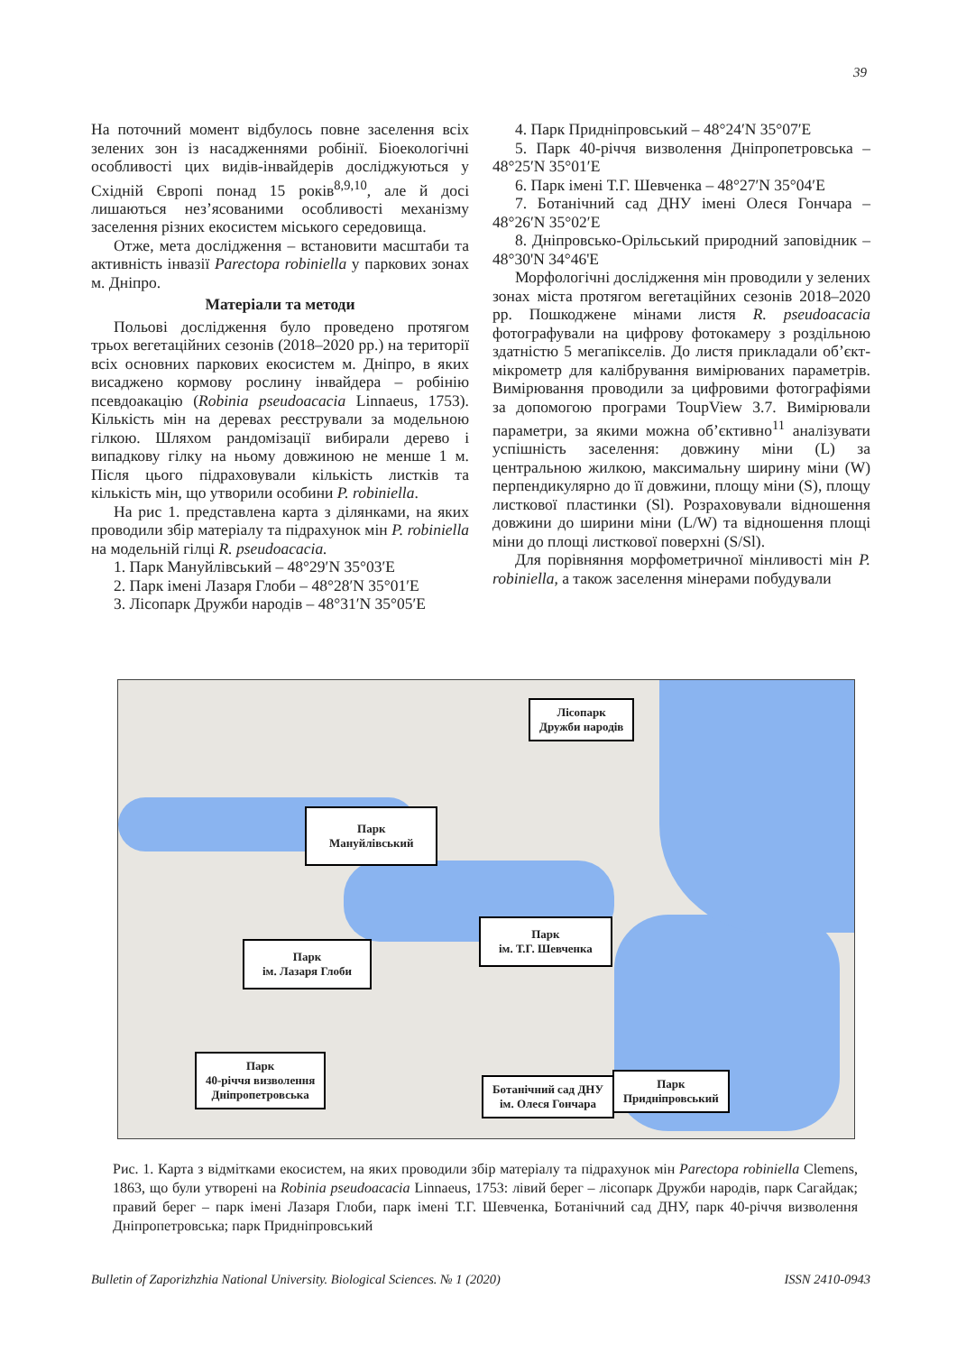39
На поточний момент відбулось повне заселення всіх зелених зон із насадженнями робінії. Біоекологічні особливості цих видів-інвайдерів досліджуються у Східній Європі понад 15 років<sup>8,9,10</sup>, але й досі лишаються нез’ясованими особливості механізму заселення різних екосистем міського середовища.
Отже, мета дослідження – встановити масштаби та активність інвазії Parectopa robiniella у паркових зонах м. Дніпро.
Матеріали та методи
Польові дослідження було проведено протягом трьох вегетаційних сезонів (2018–2020 рр.) на території всіх основних паркових екосистем м. Дніпро, в яких висаджено кормову рослину інвайдера – робінію псевдоакацію (Robinia pseudoacacia Linnaeus, 1753). Кількість мін на деревах реєстрували за модельною гілкою. Шляхом рандомізації вибирали дерево і випадкову гілку на ньому довжиною не менше 1 м. Після цього підраховували кількість листків та кількість мін, що утворили особини P. robiniella.
На рис 1. представлена карта з ділянками, на яких проводили збір матеріалу та підрахунок мін P. robiniella на модельній гілці R. pseudoacacia.
1. Парк Мануйлівський – 48°29′N 35°03′E
2. Парк імені Лазаря Глоби – 48°28′N 35°01′E
3. Лісопарк Дружби народів – 48°31′N 35°05′E
4. Парк Придніпровський – 48°24′N 35°07′E
5. Парк 40-річчя визволення Дніпропетровська – 48°25′N 35°01′E
6. Парк імені Т.Г. Шевченка – 48°27′N 35°04′E
7. Ботанічний сад ДНУ імені Олеся Гончара – 48°26′N 35°02′E
8. Дніпровсько-Орільський природний заповідник – 48°30'N 34°46'E
Морфологічні дослідження мін проводили у зелених зонах міста протягом вегетаційних сезонів 2018–2020 рр. Пошкоджене мінами листя R. pseudoacacia фотографували на цифрову фотокамеру з роздільною здатністю 5 мегапікселів. До листя прикладали об’єкт-мікрометр для калібрування вимірюваних параметрів. Вимірювання проводили за цифровими фотографіями за допомогою програми ToupView 3.7. Вимірювали параметри, за якими можна об’єктивно<sup>11</sup> аналізувати успішність заселення: довжину міни (L) за центральною жилкою, максимальну ширину міни (W) перпендикулярно до її довжини, площу міни (S), площу листкової пластинки (Sl). Розраховували відношення довжини до ширини міни (L/W) та відношення площі міни до площі листкової поверхні (S/Sl).
Для порівняння морфометричної мінливості мін P. robiniella, а також заселення мінерами побудували
Лісопарк
Дружби народів
Парк
Мануйлівський
Ботанічний сад ДНУ
ім. Олеся Гончара
Парк
ім. Т.Г. Шевченка
Парк
ім. Лазаря Глоби
Парк
40-річчя визволення
Дніпропетровська
Парк
Придніпровський
Рис. 1. Карта з відмітками екосистем, на яких проводили збір матеріалу та підрахунок мін Parectopa robiniella Clemens, 1863, що були утворені на Robinia pseudoacacia Linnaeus, 1753: лівий берег – лісопарк Дружби народів, парк Сагайдак; правий берег – парк імені Лазаря Глоби, парк імені Т.Г. Шевченка, Ботанічний сад ДНУ, парк 40-річчя визволення Дніпропетровська; парк Придніпровський
Bulletin of Zaporizhzhia National University. Biological Sciences. № 1 (2020) ISSN 2410-0943